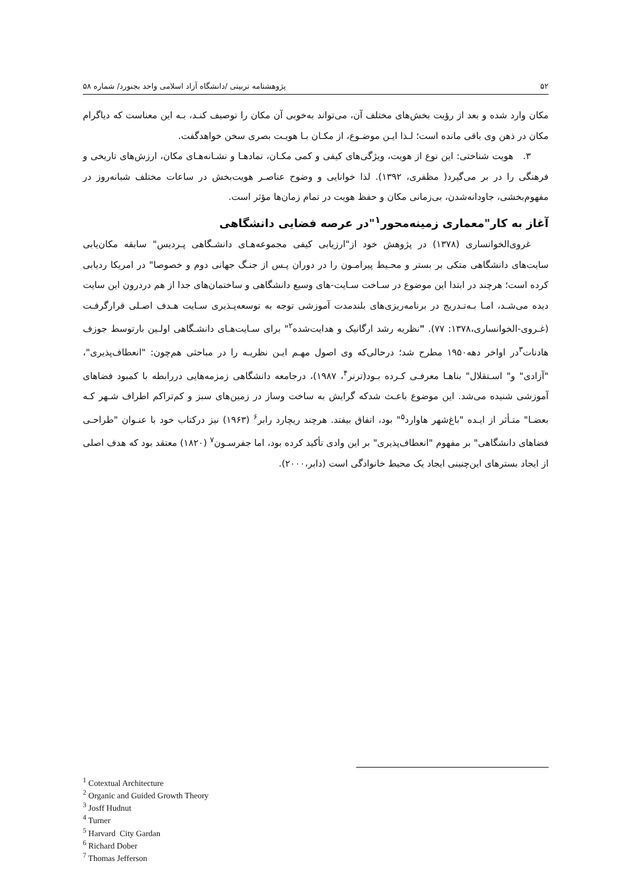۵۲ پژوهشنامه تربیتی /دانشگاه آزاد اسلامی واحد بجنورد/ شماره ۵۸
مکان وارد شده و بعد از رؤیت بخش‌های مختلف آن، می‌تواند به‌خوبی آن مکان را توصیف کنـد، بـه این معناست که دیاگرام مکان در ذهن وی باقی مانده است؛ لـذا ایـن موضـوع، از مکـان بـا هویـت بصری سخن خواهدگفت.
۳. هویت شناختی: این نوع از هویت، ویژگی‌های کیفی و کمی مکـان، نمادهـا و نشـانه‌هـای مکان، ارزش‌های تاریخی و فرهنگی را در بر می‌گیرد( مظفری، ۱۳۹۲). لذا خوانایی و وضوح عناصـر هویت‌بخش در ساعات مختلف شبانه‌روز در مفهوم‌بخشی، جاودانه‌شدن، بی‌زمانی مکان و حفظ هویت در تمام زمان‌ها مؤثر است.
آغاز به کار"معماری زمینه‌محور<sup>۱</sup>"در عرصه فضایی دانشگاهی
غروی‌الخوانساری (۱۳۷۸) در پژوهش خود از"ارزیابی کیفی مجموعه‌هـای دانشـگاهی پـردیس" سابقه مکان‌یابی سایت‌های دانشگاهی متکی بر بستر و محـیط پیرامـون را در دوران پـس از جنـگ جهانی دوم و خصوصا" در امریکا ردیابی کرده است؛ هرچند در ابتدا این موضوع در سـاخت سـایت-های وسیع دانشگاهی و ساختمان‌های جدا از هم دردرون این سایت دیده می‌شـد، امـا بـه‌تـدریج در برنامه‌ریزی‌های بلندمدت آموزشی توجه به توسعه‌پـذیری سـایت هـدف اصـلی قرارگرفـت (غـروی-الخوانساری،۱۳۷۸: ۷۷). "نظریه رشد ارگانیک و هدایت‌شده<sup>۲</sup>" برای سـایت‌هـای دانشـگاهی اولـین بارتوسط جوزف هادنات<sup>۳</sup>در اواخر دهه۱۹۵۰ مطرح شد؛ درحالی‌که وی اصول مهـم ایـن نظریـه را در مباحثی هم‌چون: "انعطاف‌پذیری"، "آزادی" و" اسـتقلال" بناهـا معرفـی کـرده بـود(ترنر<sup>۴</sup>، ۱۹۸۷)، درجامعه دانشگاهی زمزمه‌هایی دررابطه با کمبود فضاهای آموزشی شنیده می‌شد. این موضوع باعـث شدکه گرایش به ساخت وساز در زمین‌های سبز و کم‌تراکم اطراف شـهر کـه بعضـا" متـأثر از ایـده "باغ‌شهر هاوارد<sup>۵</sup>" بود، اتفاق بیفتد. هرچند ریچارد رابر<sup>۶</sup> (۱۹۶۳) نیز درکتاب خود با عنـوان "طراحـی فضاهای دانشگاهی" بر مفهوم "انعطاف‌پذیری" بر این وادی تأکید کرده بود، اما جفرسـون<sup>۷</sup> (۱۸۲۰) معتقد بود که هدف اصلی از ایجاد بسترهای این‌چنینی ایجاد یک محیط خانوادگی است (دابر،۲۰۰۰).
<sup>1</sup> Cotextual Architecture
<sup>2</sup> Organic and Guided Growth Theory
<sup>3</sup> Josff Hudnut
<sup>4</sup> Turner
<sup>5</sup> Harvard City Gardan
<sup>6</sup> Richard Dober
<sup>7</sup> Thomas Jefferson